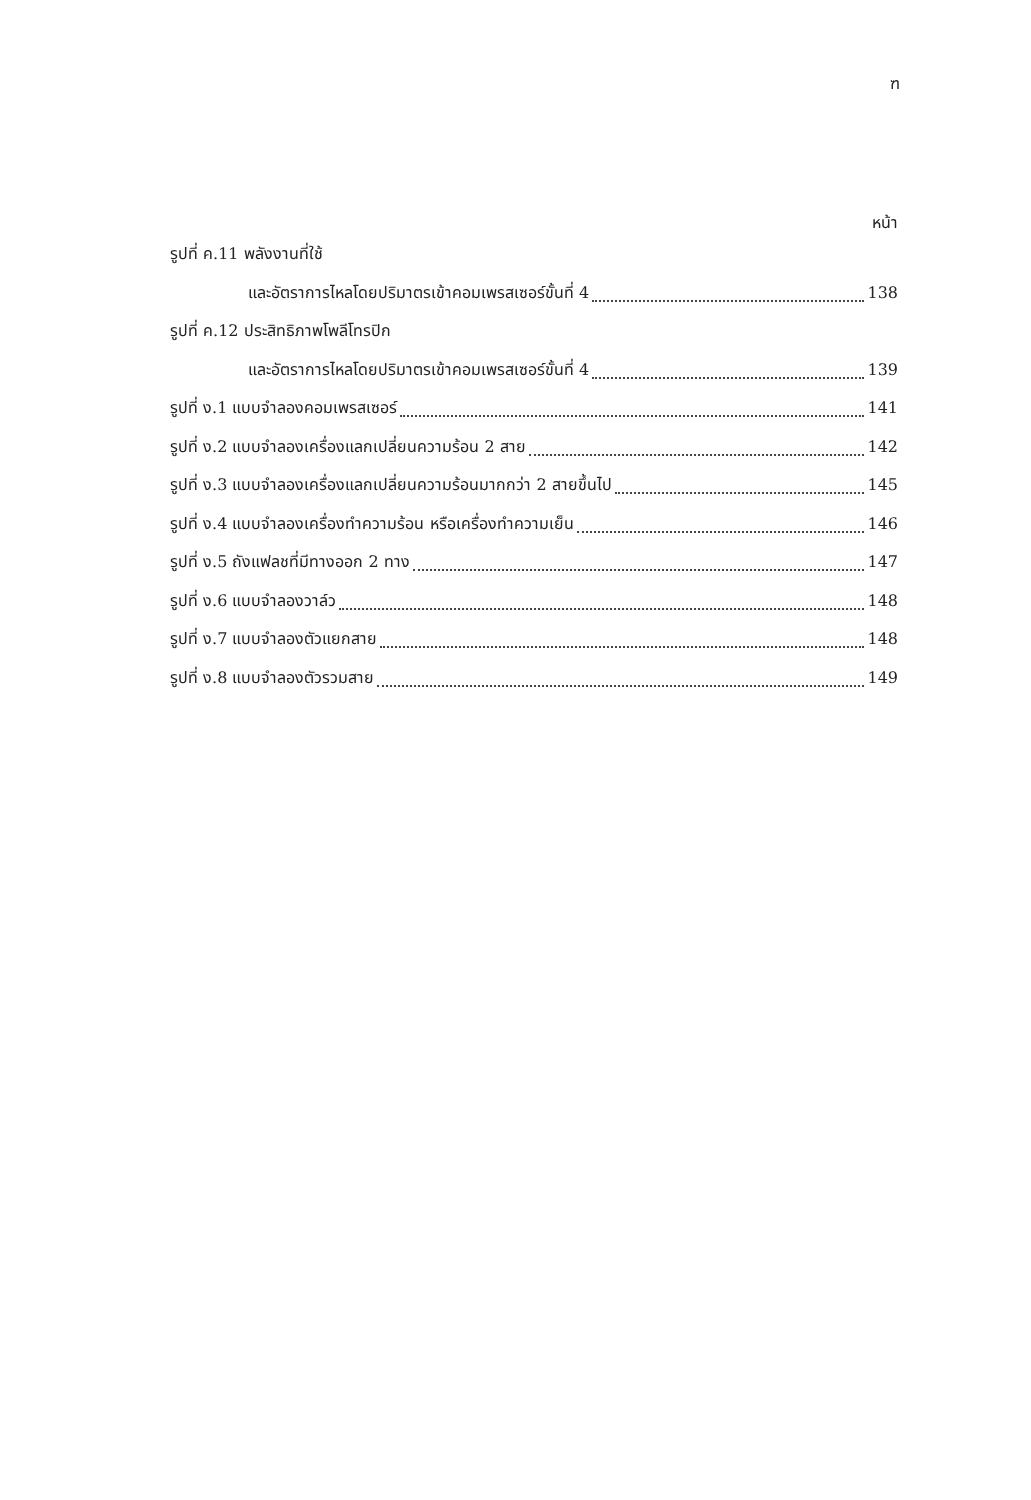ฑ
หน้า
รูปที่ ค.11 พลังงานที่ใช้
และอัตราการไหลโดยปริมาตรเข้าคอมเพรสเซอร์ขั้นที่ 4 138
รูปที่ ค.12 ประสิทธิภาพโพลีโทรปิก
และอัตราการไหลโดยปริมาตรเข้าคอมเพรสเซอร์ขั้นที่ 4 139
รูปที่ ง.1 แบบจำลองคอมเพรสเซอร์ 141
รูปที่ ง.2 แบบจำลองเครื่องแลกเปลี่ยนความร้อน 2 สาย 142
รูปที่ ง.3 แบบจำลองเครื่องแลกเปลี่ยนความร้อนมากกว่า 2 สายขึ้นไป 145
รูปที่ ง.4 แบบจำลองเครื่องทำความร้อน หรือเครื่องทำความเย็น 146
รูปที่ ง.5 ถังแฟลชที่มีทางออก 2 ทาง 147
รูปที่ ง.6 แบบจำลองวาล์ว 148
รูปที่ ง.7 แบบจำลองตัวแยกสาย 148
รูปที่ ง.8 แบบจำลองตัวรวมสาย 149